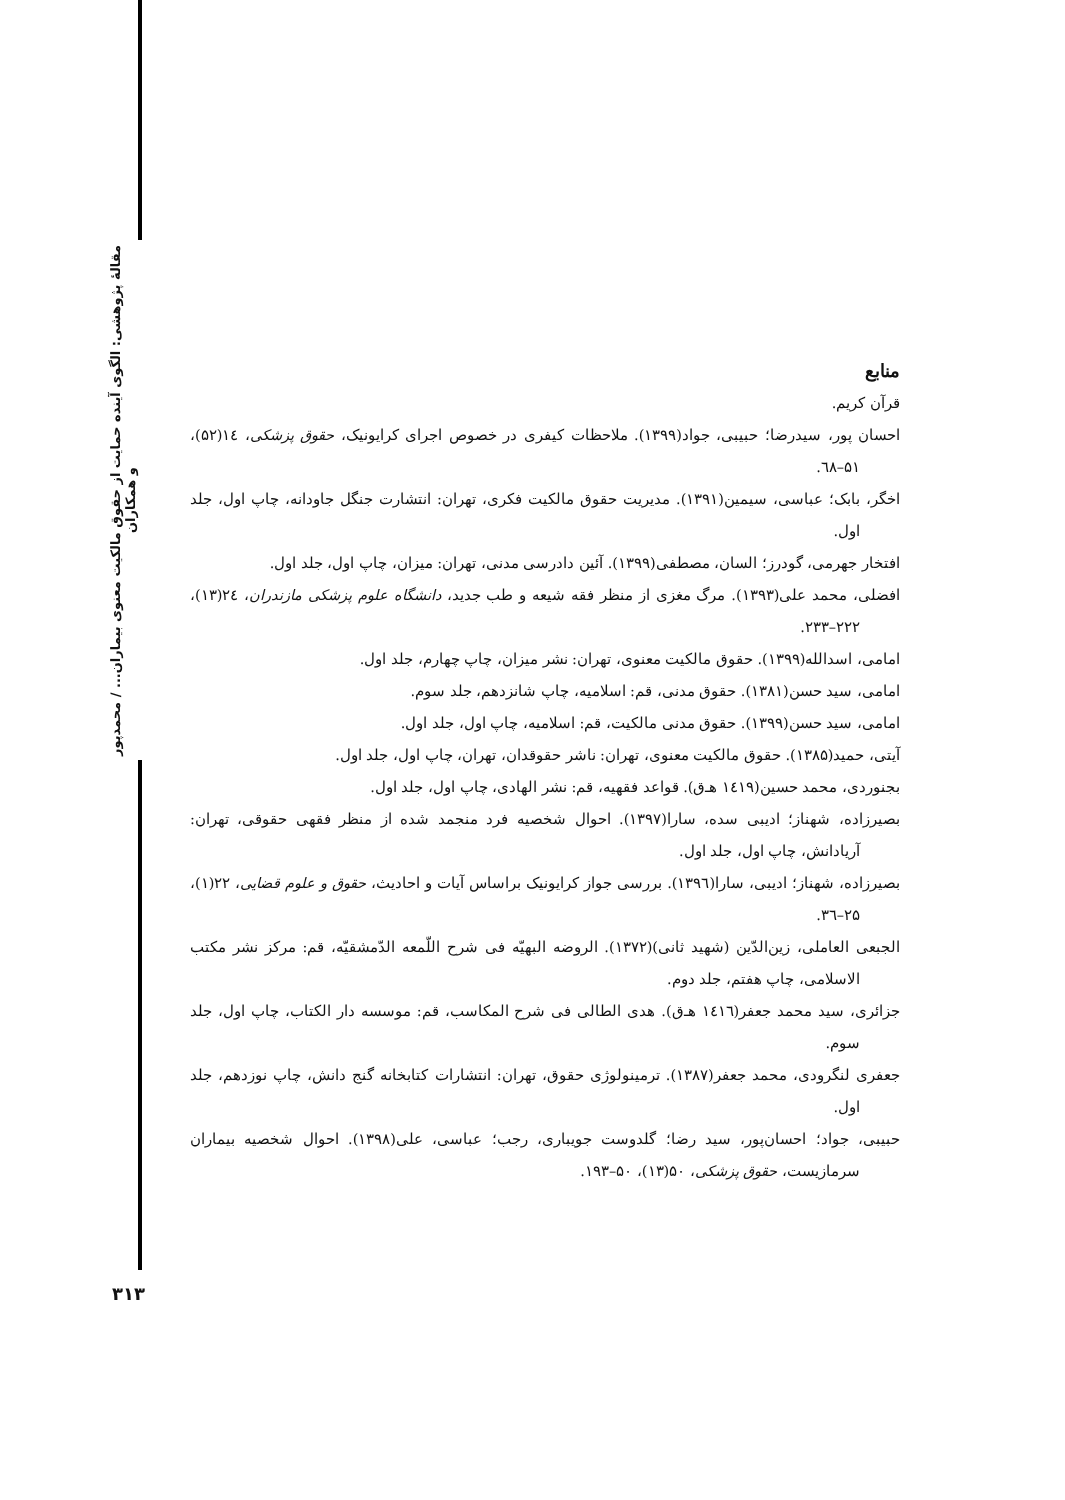مقالهٔ پژوهشی: الگوی آینده حمایت از حقوق مالکیت معنوی بیماران... / محمدپور و همکاران
۳۱۳
منابع
قرآن کریم.
احسان پور، سیدرضا؛ حبیبی، جواد(۱۳۹۹). ملاحظات کیفری در خصوص اجرای کرایونیک، حقوق پزشکی، ۱٤(۵۲)، ۵۱–٦۸.
اخگر، بابک؛ عباسی، سیمین(۱۳۹۱). مدیریت حقوق مالکیت فکری، تهران: انتشارت جنگل جاودانه، چاپ اول، جلد اول.
افتخار جهرمی، گودرز؛ السان، مصطفی(۱۳۹۹). آئین دادرسی مدنی، تهران: میزان، چاپ اول، جلد اول.
افضلی، محمد علی(۱۳۹۳). مرگ مغزی از منظر فقه شیعه و طب جدید، دانشگاه علوم پزشکی مازندران، ۲٤(۱۳)، ۲۲۲–۲۳۳.
امامی، اسدالله(۱۳۹۹). حقوق مالکیت معنوی، تهران: نشر میزان، چاپ چهارم، جلد اول.
امامی، سید حسن(۱۳۸۱). حقوق مدنی، قم: اسلامیه، چاپ شانزدهم، جلد سوم.
امامی، سید حسن(۱۳۹۹). حقوق مدنی مالکیت، قم: اسلامیه، چاپ اول، جلد اول.
آیتی، حمید(۱۳۸۵). حقوق مالکیت معنوی، تهران: ناشر حقوقدان، تهران، چاپ اول، جلد اول.
بجنوردی، محمد حسین(۱٤۱۹ هـ‌ق). قواعد فقهیه، قم: نشر الهادی، چاپ اول، جلد اول.
بصیرزاده، شهناز؛ ادیبی سده، سارا(۱۳۹۷). احوال شخصیه فرد منجمد شده از منظر فقهی حقوقی، تهران: آریادانش، چاپ اول، جلد اول.
بصیرزاده، شهناز؛ ادیبی، سارا(۱۳۹٦). بررسی جواز کرایونیک براساس آیات و احادیث، حقوق و علوم قضایی، ۲۲(۱)، ۲۵–۳٦.
الجبعی العاملی، زین‌الدّین (شهید ثانی)(۱۳۷۲). الروضه البهیّه فی شرح اللّمعه الدّمشقیّه، قم: مرکز نشر مکتب الاسلامی، چاپ هفتم، جلد دوم.
جزائری، سید محمد جعفر(۱٤۱٦ هـ‌ق). هدی الطالی فی شرح المکاسب، قم: موسسه دار الکتاب، چاپ اول، جلد سوم.
جعفری لنگرودی، محمد جعفر(۱۳۸۷). ترمینولوژی حقوق، تهران: انتشارات کتابخانه گنج دانش، چاپ نوزدهم، جلد اول.
حبیبی، جواد؛ احسان‌پور، سید رضا؛ گلدوست جویباری، رجب؛ عباسی، علی(۱۳۹۸). احوال شخصیه بیماران سرمازیست، حقوق پزشکی، ۵۰(۱۳)، ۵۰–۱۹۳.